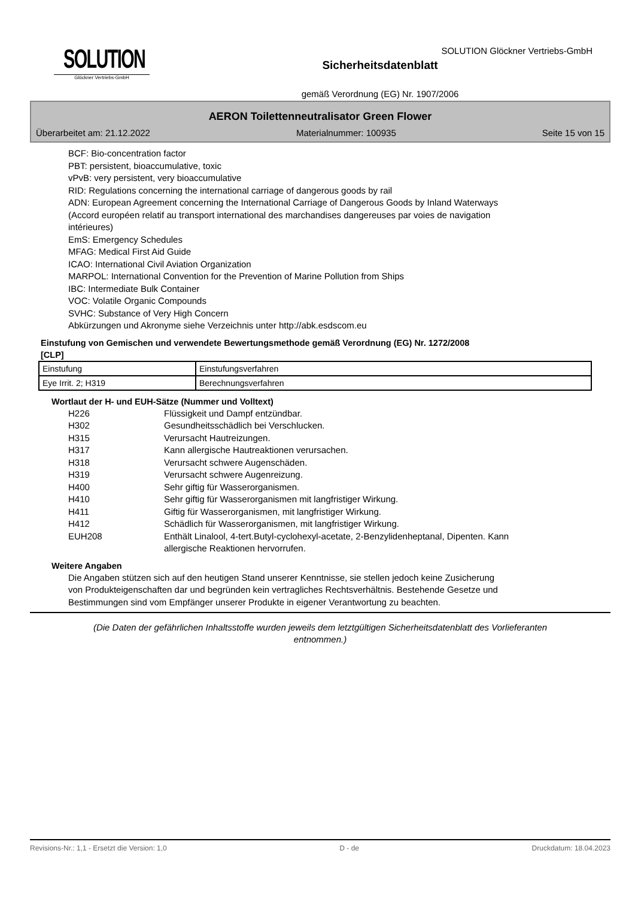SOLUTION
Glöckner Vertriebs-GmbH
Sicherheitsdatenblatt
gemäß Verordnung (EG) Nr. 1907/2006
SOLUTION Glöckner Vertriebs-GmbH
AERON Toilettenneutralisator Green Flower
Überarbeitet am: 21.12.2022 Materialnummer: 100935 Seite 15 von 15
BCF: Bio-concentration factor
PBT: persistent, bioaccumulative, toxic
vPvB: very persistent, very bioaccumulative
RID: Regulations concerning the international carriage of dangerous goods by rail
ADN: European Agreement concerning the International Carriage of Dangerous Goods by Inland Waterways
(Accord européen relatif au transport international des marchandises dangereuses par voies de navigation
intérieures)
EmS: Emergency Schedules
MFAG: Medical First Aid Guide
ICAO: International Civil Aviation Organization
MARPOL: International Convention for the Prevention of Marine Pollution from Ships
IBC: Intermediate Bulk Container
VOC: Volatile Organic Compounds
SVHC: Substance of Very High Concern
Abkürzungen und Akronyme siehe Verzeichnis unter http://abk.esdscom.eu
Einstufung von Gemischen und verwendete Bewertungsmethode gemäß Verordnung (EG) Nr. 1272/2008
[CLP]
| Einstufung | Einstufungsverfahren |
| Eye Irrit. 2; H319 | Berechnungsverfahren |
Wortlaut der H- und EUH-Sätze (Nummer und Volltext)
H226
Flüssigkeit und Dampf entzündbar.
H302
Gesundheitsschädlich bei Verschlucken.
H315
Verursacht Hautreizungen.
H317
Kann allergische Hautreaktionen verursachen.
H318
Verursacht schwere Augenschäden.
H319
Verursacht schwere Augenreizung.
H400
Sehr giftig für Wasserorganismen.
H410
Sehr giftig für Wasserorganismen mit langfristiger Wirkung.
H411
Giftig für Wasserorganismen, mit langfristiger Wirkung.
H412
Schädlich für Wasserorganismen, mit langfristiger Wirkung.
EUH208
Enthält Linalool, 4-tert.Butyl-cyclohexyl-acetate, 2-Benzylidenheptanal, Dipenten. Kann
allergische Reaktionen hervorrufen.
Weitere Angaben
Die Angaben stützen sich auf den heutigen Stand unserer Kenntnisse, sie stellen jedoch keine Zusicherung
von Produkteigenschaften dar und begründen kein vertragliches Rechtsverhältnis. Bestehende Gesetze und
Bestimmungen sind vom Empfänger unserer Produkte in eigener Verantwortung zu beachten.
(Die Daten der gefährlichen Inhaltsstoffe wurden jeweils dem letztgültigen Sicherheitsdatenblatt des Vorlieferanten
entnommen.)
Revisions-Nr.: 1,1 - Ersetzt die Version: 1,0 D - de Druckdatum: 18.04.2023